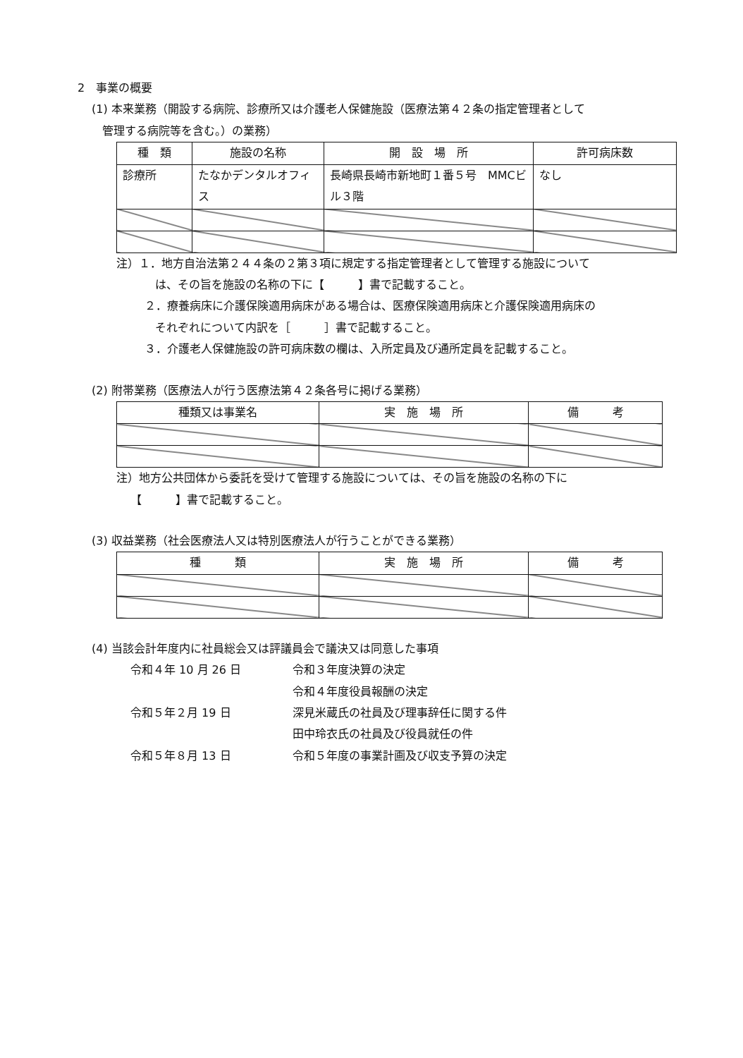2　事業の概要
(1) 本来業務（開設する病院、診療所又は介護老人保健施設（医療法第４２条の指定管理者として
管理する病院等を含む。）の業務）
| 種 類 | 施設の名称 | 開 設 場 所 | 許可病床数 |
| --- | --- | --- | --- |
| 診療所 | たなかデンタルオフィス | 長崎県長崎市新地町１番５号 MMCビル３階 | なし |
注）１．地方自治法第２４４条の２第３項に規定する指定管理者として管理する施設について
は、その旨を施設の名称の下に【　　　】書で記載すること。
２．療養病床に介護保険適用病床がある場合は、医療保険適用病床と介護保険適用病床の
それぞれについて内訳を［　　　］書で記載すること。
３．介護老人保健施設の許可病床数の欄は、入所定員及び通所定員を記載すること。
(2) 附帯業務（医療法人が行う医療法第４２条各号に掲げる業務）
| 種類又は事業名 | 実 施 場 所 | 備 考 |
| --- | --- | --- |
注）地方公共団体から委託を受けて管理する施設については、その旨を施設の名称の下に
【　　　】書で記載すること。
(3) 収益業務（社会医療法人又は特別医療法人が行うことができる業務）
| 種 類 | 実 施 場 所 | 備 考 |
| --- | --- | --- |
(4) 当該会計年度内に社員総会又は評議員会で議決又は同意した事項
令和４年 10 月 26 日 令和３年度決算の決定
令和４年度役員報酬の決定
令和５年２月 19 日 深見米蔵氏の社員及び理事辞任に関する件
田中玲衣氏の社員及び役員就任の件
令和５年８月 13 日 令和５年度の事業計画及び収支予算の決定